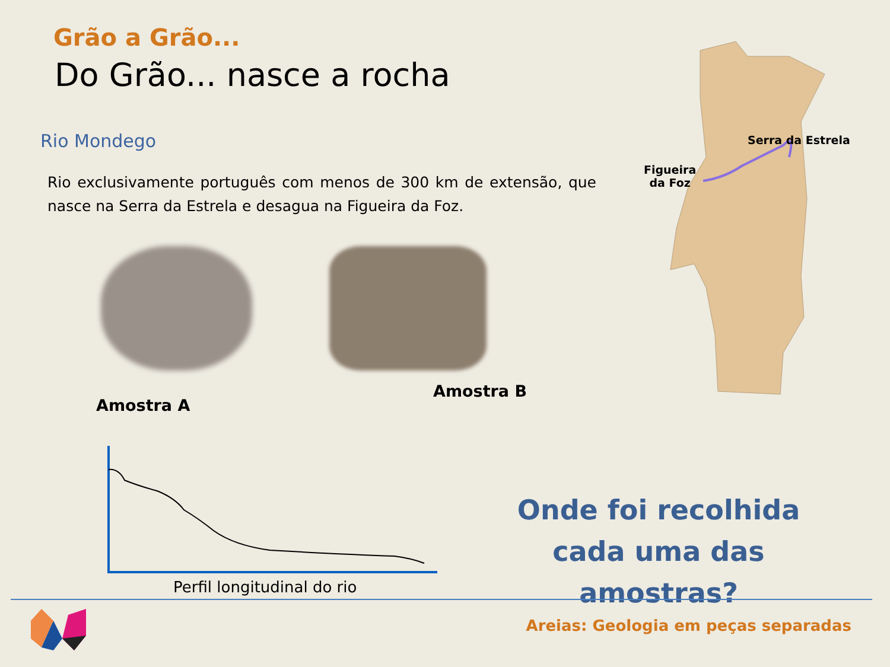Grão a Grão...
Do Grão... nasce a rocha
Rio Mondego
Rio exclusivamente português com menos de 300 km de extensão, que nasce na Serra da Estrela e desagua na Figueira da Foz.
Amostra A
Amostra B
Serra da Estrela
Figueira
da Foz
Perfil longitudinal do rio
Onde foi recolhida cada uma das amostras?
Areias: Geologia em peças separadas